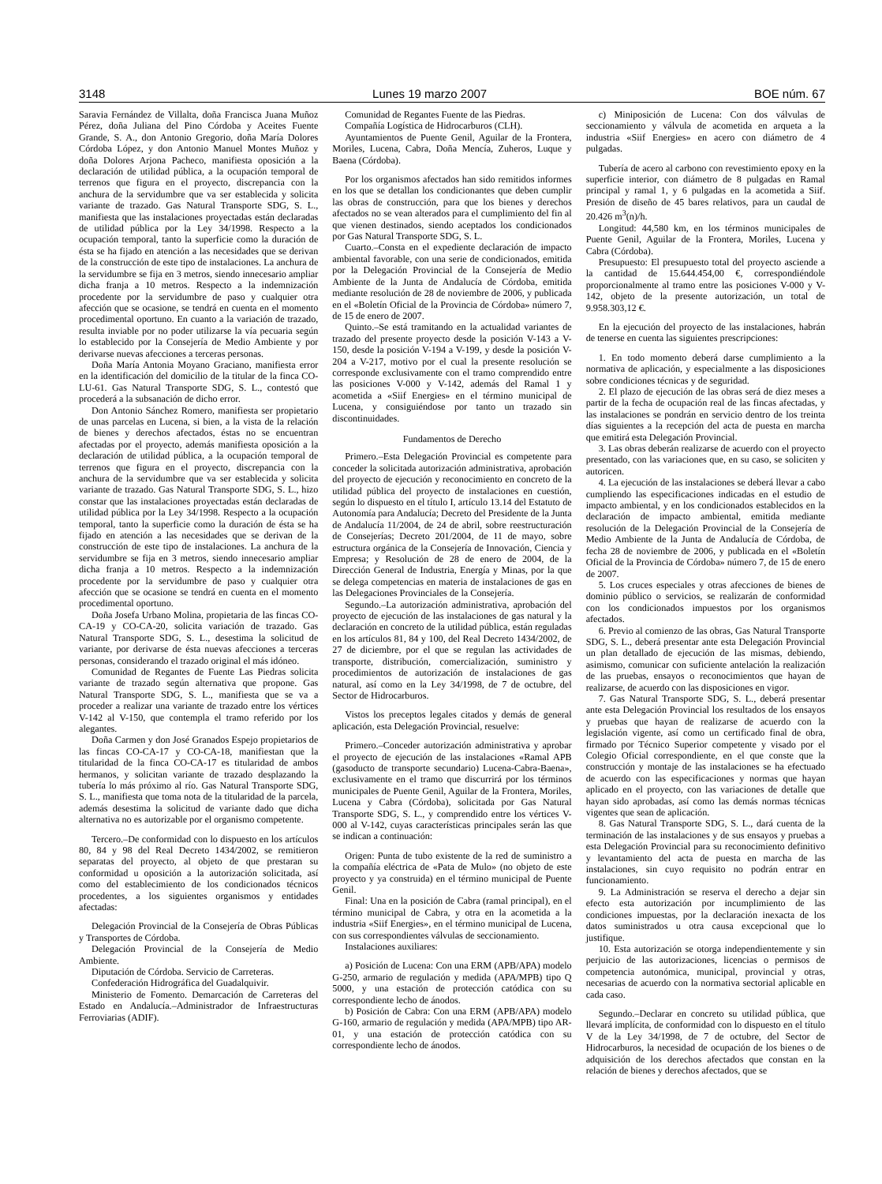3148 Lunes 19 marzo 2007 BOE núm. 67
Saravia Fernández de Villalta, doña Francisca Juana Muñoz Pérez, doña Juliana del Pino Córdoba y Aceites Fuente Grande, S. A., don Antonio Gregorio, doña María Dolores Córdoba López, y don Antonio Manuel Montes Muñoz y doña Dolores Arjona Pacheco, manifiesta oposición a la declaración de utilidad pública, a la ocupación temporal de terrenos que figura en el proyecto, discrepancia con la anchura de la servidumbre que va ser establecida y solicita variante de trazado. Gas Natural Transporte SDG, S. L., manifiesta que las instalaciones proyectadas están declaradas de utilidad pública por la Ley 34/1998. Respecto a la ocupación temporal, tanto la superficie como la duración de ésta se ha fijado en atención a las necesidades que se derivan de la construcción de este tipo de instalaciones. La anchura de la servidumbre se fija en 3 metros, siendo innecesario ampliar dicha franja a 10 metros. Respecto a la indemnización procedente por la servidumbre de paso y cualquier otra afección que se ocasione, se tendrá en cuenta en el momento procedimental oportuno. En cuanto a la variación de trazado, resulta inviable por no poder utilizarse la vía pecuaria según lo establecido por la Consejería de Medio Ambiente y por derivarse nuevas afecciones a terceras personas.
Doña María Antonia Moyano Graciano, manifiesta error en la identificación del domicilio de la titular de la finca CO-LU-61. Gas Natural Transporte SDG, S. L., contestó que procederá a la subsanación de dicho error.
Don Antonio Sánchez Romero, manifiesta ser propietario de unas parcelas en Lucena, si bien, a la vista de la relación de bienes y derechos afectados, éstas no se encuentran afectadas por el proyecto, además manifiesta oposición a la declaración de utilidad pública, a la ocupación temporal de terrenos que figura en el proyecto, discrepancia con la anchura de la servidumbre que va ser establecida y solicita variante de trazado. Gas Natural Transporte SDG, S. L., hizo constar que las instalaciones proyectadas están declaradas de utilidad pública por la Ley 34/1998. Respecto a la ocupación temporal, tanto la superficie como la duración de ésta se ha fijado en atención a las necesidades que se derivan de la construcción de este tipo de instalaciones. La anchura de la servidumbre se fija en 3 metros, siendo innecesario ampliar dicha franja a 10 metros. Respecto a la indemnización procedente por la servidumbre de paso y cualquier otra afección que se ocasione se tendrá en cuenta en el momento procedimental oportuno.
Doña Josefa Urbano Molina, propietaria de las fincas CO-CA-19 y CO-CA-20, solicita variación de trazado. Gas Natural Transporte SDG, S. L., desestima la solicitud de variante, por derivarse de ésta nuevas afecciones a terceras personas, considerando el trazado original el más idóneo.
Comunidad de Regantes de Fuente Las Piedras solicita variante de trazado según alternativa que propone. Gas Natural Transporte SDG, S. L., manifiesta que se va a proceder a realizar una variante de trazado entre los vértices V-142 al V-150, que contempla el tramo referido por los alegantes.
Doña Carmen y don José Granados Espejo propietarios de las fincas CO-CA-17 y CO-CA-18, manifiestan que la titularidad de la finca CO-CA-17 es titularidad de ambos hermanos, y solicitan variante de trazado desplazando la tubería lo más próximo al río. Gas Natural Transporte SDG, S. L., manifiesta que toma nota de la titularidad de la parcela, además desestima la solicitud de variante dado que dicha alternativa no es autorizable por el organismo competente.
Tercero.–De conformidad con lo dispuesto en los artículos 80, 84 y 98 del Real Decreto 1434/2002, se remitieron separatas del proyecto, al objeto de que prestaran su conformidad u oposición a la autorización solicitada, así como del establecimiento de los condicionados técnicos procedentes, a los siguientes organismos y entidades afectadas:
Delegación Provincial de la Consejería de Obras Públicas y Transportes de Córdoba.
Delegación Provincial de la Consejería de Medio Ambiente.
Diputación de Córdoba. Servicio de Carreteras.
Confederación Hidrográfica del Guadalquivir.
Ministerio de Fomento. Demarcación de Carreteras del Estado en Andalucía.–Administrador de Infraestructuras Ferroviarias (ADIF).
Comunidad de Regantes Fuente de las Piedras.
Compañía Logística de Hidrocarburos (CLH).
Ayuntamientos de Puente Genil, Aguilar de la Frontera, Moriles, Lucena, Cabra, Doña Mencía, Zuheros, Luque y Baena (Córdoba).
Por los organismos afectados han sido remitidos informes en los que se detallan los condicionantes que deben cumplir las obras de construcción, para que los bienes y derechos afectados no se vean alterados para el cumplimiento del fin al que vienen destinados, siendo aceptados los condicionados por Gas Natural Transporte SDG, S. L.
Cuarto.–Consta en el expediente declaración de impacto ambiental favorable, con una serie de condicionados, emitida por la Delegación Provincial de la Consejería de Medio Ambiente de la Junta de Andalucía de Córdoba, emitida mediante resolución de 28 de noviembre de 2006, y publicada en el «Boletín Oficial de la Provincia de Córdoba» número 7, de 15 de enero de 2007.
Quinto.–Se está tramitando en la actualidad variantes de trazado del presente proyecto desde la posición V-143 a V-150, desde la posición V-194 a V-199, y desde la posición V-204 a V-217, motivo por el cual la presente resolución se corresponde exclusivamente con el tramo comprendido entre las posiciones V-000 y V-142, además del Ramal 1 y acometida a «Siif Energies» en el término municipal de Lucena, y consiguiéndose por tanto un trazado sin discontinuidades.
Fundamentos de Derecho
Primero.–Esta Delegación Provincial es competente para conceder la solicitada autorización administrativa, aprobación del proyecto de ejecución y reconocimiento en concreto de la utilidad pública del proyecto de instalaciones en cuestión, según lo dispuesto en el título I, artículo 13.14 del Estatuto de Autonomía para Andalucía; Decreto del Presidente de la Junta de Andalucía 11/2004, de 24 de abril, sobre reestructuración de Consejerías; Decreto 201/2004, de 11 de mayo, sobre estructura orgánica de la Consejería de Innovación, Ciencia y Empresa; y Resolución de 28 de enero de 2004, de la Dirección General de Industria, Energía y Minas, por la que se delega competencias en materia de instalaciones de gas en las Delegaciones Provinciales de la Consejería.
Segundo.–La autorización administrativa, aprobación del proyecto de ejecución de las instalaciones de gas natural y la declaración en concreto de la utilidad pública, están reguladas en los artículos 81, 84 y 100, del Real Decreto 1434/2002, de 27 de diciembre, por el que se regulan las actividades de transporte, distribución, comercialización, suministro y procedimientos de autorización de instalaciones de gas natural, así como en la Ley 34/1998, de 7 de octubre, del Sector de Hidrocarburos.
Vistos los preceptos legales citados y demás de general aplicación, esta Delegación Provincial, resuelve:
Primero.–Conceder autorización administrativa y aprobar el proyecto de ejecución de las instalaciones «Ramal APB (gasoducto de transporte secundario) Lucena-Cabra-Baena», exclusivamente en el tramo que discurrirá por los términos municipales de Puente Genil, Aguilar de la Frontera, Moriles, Lucena y Cabra (Córdoba), solicitada por Gas Natural Transporte SDG, S. L., y comprendido entre los vértices V-000 al V-142, cuyas características principales serán las que se indican a continuación:
Origen: Punta de tubo existente de la red de suministro a la compañía eléctrica de «Pata de Mulo» (no objeto de este proyecto y ya construida) en el término municipal de Puente Genil.
Final: Una en la posición de Cabra (ramal principal), en el término municipal de Cabra, y otra en la acometida a la industria «Siif Energies», en el término municipal de Lucena, con sus correspondientes válvulas de seccionamiento.
Instalaciones auxiliares:
a) Posición de Lucena: Con una ERM (APB/APA) modelo G-250, armario de regulación y medida (APA/MPB) tipo Q 5000, y una estación de protección catódica con su correspondiente lecho de ánodos.
b) Posición de Cabra: Con una ERM (APB/APA) modelo G-160, armario de regulación y medida (APA/MPB) tipo AR-01, y una estación de protección catódica con su correspondiente lecho de ánodos.
c) Miniposición de Lucena: Con dos válvulas de seccionamiento y válvula de acometida en arqueta a la industria «Siif Energies» en acero con diámetro de 4 pulgadas.
Tubería de acero al carbono con revestimiento epoxy en la superficie interior, con diámetro de 8 pulgadas en Ramal principal y ramal 1, y 6 pulgadas en la acometida a Siif. Presión de diseño de 45 bares relativos, para un caudal de 20.426 m<sup>3</sup>(n)/h.
Longitud: 44,580 km, en los términos municipales de Puente Genil, Aguilar de la Frontera, Moriles, Lucena y Cabra (Córdoba).
Presupuesto: El presupuesto total del proyecto asciende a la cantidad de 15.644.454,00 €, correspondiéndole proporcionalmente al tramo entre las posiciones V-000 y V-142, objeto de la presente autorización, un total de 9.958.303,12 €.
En la ejecución del proyecto de las instalaciones, habrán de tenerse en cuenta las siguientes prescripciones:
1. En todo momento deberá darse cumplimiento a la normativa de aplicación, y especialmente a las disposiciones sobre condiciones técnicas y de seguridad.
2. El plazo de ejecución de las obras será de diez meses a partir de la fecha de ocupación real de las fincas afectadas, y las instalaciones se pondrán en servicio dentro de los treinta días siguientes a la recepción del acta de puesta en marcha que emitirá esta Delegación Provincial.
3. Las obras deberán realizarse de acuerdo con el proyecto presentado, con las variaciones que, en su caso, se soliciten y autoricen.
4. La ejecución de las instalaciones se deberá llevar a cabo cumpliendo las especificaciones indicadas en el estudio de impacto ambiental, y en los condicionados establecidos en la declaración de impacto ambiental, emitida mediante resolución de la Delegación Provincial de la Consejería de Medio Ambiente de la Junta de Andalucía de Córdoba, de fecha 28 de noviembre de 2006, y publicada en el «Boletín Oficial de la Provincia de Córdoba» número 7, de 15 de enero de 2007.
5. Los cruces especiales y otras afecciones de bienes de dominio público o servicios, se realizarán de conformidad con los condicionados impuestos por los organismos afectados.
6. Previo al comienzo de las obras, Gas Natural Transporte SDG, S. L., deberá presentar ante esta Delegación Provincial un plan detallado de ejecución de las mismas, debiendo, asimismo, comunicar con suficiente antelación la realización de las pruebas, ensayos o reconocimientos que hayan de realizarse, de acuerdo con las disposiciones en vigor.
7. Gas Natural Transporte SDG, S. L., deberá presentar ante esta Delegación Provincial los resultados de los ensayos y pruebas que hayan de realizarse de acuerdo con la legislación vigente, así como un certificado final de obra, firmado por Técnico Superior competente y visado por el Colegio Oficial correspondiente, en el que conste que la construcción y montaje de las instalaciones se ha efectuado de acuerdo con las especificaciones y normas que hayan aplicado en el proyecto, con las variaciones de detalle que hayan sido aprobadas, así como las demás normas técnicas vigentes que sean de aplicación.
8. Gas Natural Transporte SDG, S. L., dará cuenta de la terminación de las instalaciones y de sus ensayos y pruebas a esta Delegación Provincial para su reconocimiento definitivo y levantamiento del acta de puesta en marcha de las instalaciones, sin cuyo requisito no podrán entrar en funcionamiento.
9. La Administración se reserva el derecho a dejar sin efecto esta autorización por incumplimiento de las condiciones impuestas, por la declaración inexacta de los datos suministrados u otra causa excepcional que lo justifique.
10. Esta autorización se otorga independientemente y sin perjuicio de las autorizaciones, licencias o permisos de competencia autonómica, municipal, provincial y otras, necesarias de acuerdo con la normativa sectorial aplicable en cada caso.
Segundo.–Declarar en concreto su utilidad pública, que llevará implícita, de conformidad con lo dispuesto en el título V de la Ley 34/1998, de 7 de octubre, del Sector de Hidrocarburos, la necesidad de ocupación de los bienes o de adquisición de los derechos afectados que constan en la relación de bienes y derechos afectados, que se